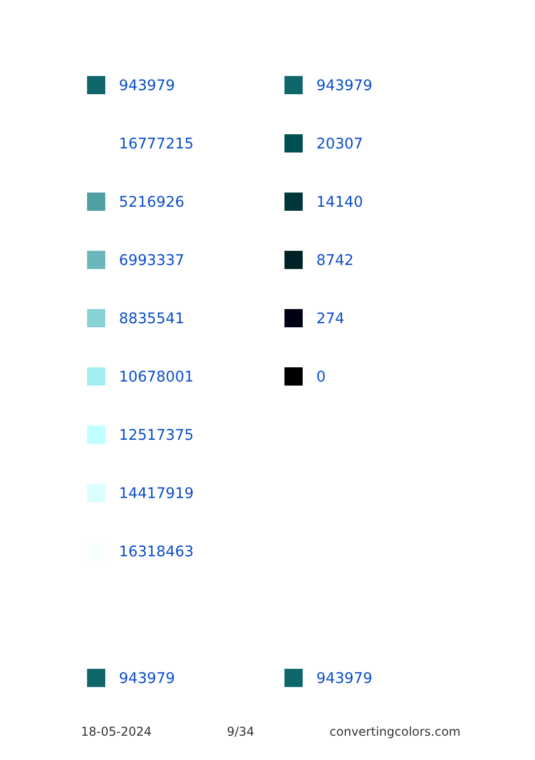943979
16777215
5216926
6993337
8835541
10678001
12517375
14417919
16318463
943979
20307
14140
8742
274
0
943979 943979
18-05-2024 9/34 convertingcolors.com